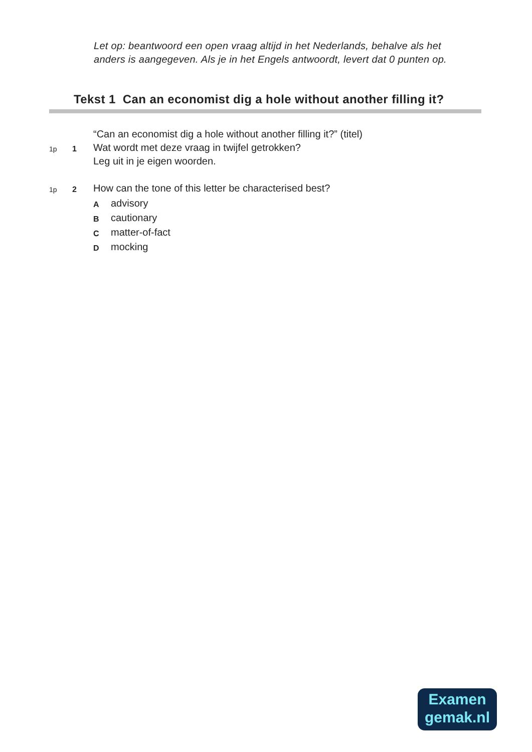Let op: beantwoord een open vraag altijd in het Nederlands, behalve als het
anders is aangegeven. Als je in het Engels antwoordt, levert dat 0 punten op.
Tekst 1 Can an economist dig a hole without another filling it?
“Can an economist dig a hole without another filling it?” (titel)
1p 1 Wat wordt met deze vraag in twijfel getrokken?
Leg uit in je eigen woorden.
1p 2 How can the tone of this letter be characterised best?
Aadvisory
Bcautionary
Cmatter-of-fact
Dmocking
Examen
gemak.nl